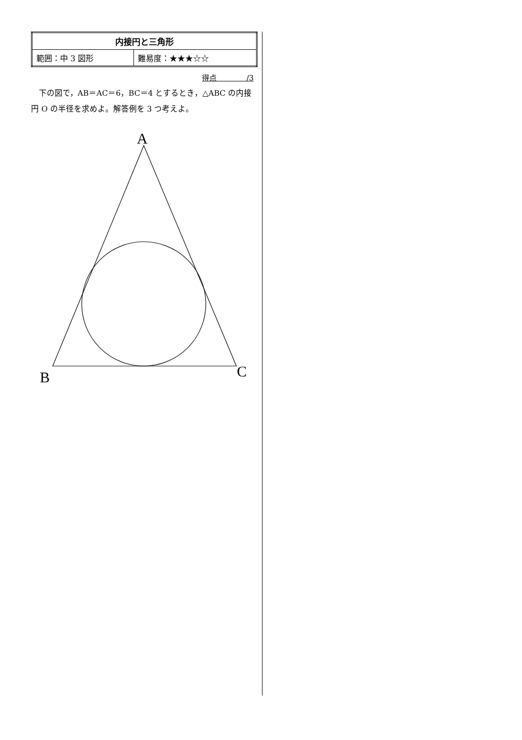| 内接円と三角形 | |
| 範囲：中 3 図形 | 難易度：★★★☆☆ |
得点　　　　/3
下の図で，AB＝AC＝6，BC＝4 とするとき，△ABC の内接円 O の半径を求めよ。解答例を 3 つ考えよ。
A
B
C